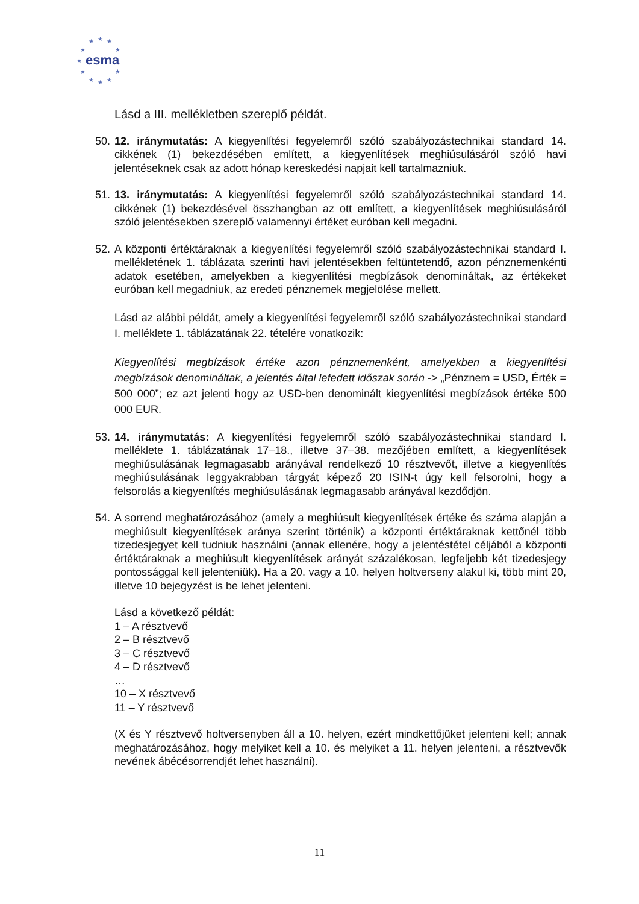★
★
★
★
★
★
★
★
★
★
★
esma
Lásd a III. mellékletben szereplő példát.
50. 12. iránymutatás: A kiegyenlítési fegyelemről szóló szabályozástechnikai standard 14. cikkének (1) bekezdésében említett, a kiegyenlítések meghiúsulásáról szóló havi jelentéseknek csak az adott hónap kereskedési napjait kell tartalmazniuk.
51. 13. iránymutatás: A kiegyenlítési fegyelemről szóló szabályozástechnikai standard 14. cikkének (1) bekezdésével összhangban az ott említett, a kiegyenlítések meghiúsulásáról szóló jelentésekben szereplő valamennyi értéket euróban kell megadni.
52. A központi értéktáraknak a kiegyenlítési fegyelemről szóló szabályozástechnikai standard I. mellékletének 1. táblázata szerinti havi jelentésekben feltüntetendő, azon pénznemenkénti adatok esetében, amelyekben a kiegyenlítési megbízások denomináltak, az értékeket euróban kell megadniuk, az eredeti pénznemek megjelölése mellett.
Lásd az alábbi példát, amely a kiegyenlítési fegyelemről szóló szabályozástechnikai standard I. melléklete 1. táblázatának 22. tételére vonatkozik:
Kiegyenlítési megbízások értéke azon pénznemenként, amelyekben a kiegyenlítési megbízások denomináltak, a jelentés által lefedett időszak során -> „Pénznem = USD, Érték = 500 000”; ez azt jelenti hogy az USD-ben denominált kiegyenlítési megbízások értéke 500 000 EUR.
53. 14. iránymutatás: A kiegyenlítési fegyelemről szóló szabályozástechnikai standard I. melléklete 1. táblázatának 17–18., illetve 37–38. mezőjében említett, a kiegyenlítések meghiúsulásának legmagasabb arányával rendelkező 10 résztvevőt, illetve a kiegyenlítés meghiúsulásának leggyakrabban tárgyát képező 20 ISIN-t úgy kell felsorolni, hogy a felsorolás a kiegyenlítés meghiúsulásának legmagasabb arányával kezdődjön.
54. A sorrend meghatározásához (amely a meghiúsult kiegyenlítések értéke és száma alapján a meghiúsult kiegyenlítések aránya szerint történik) a központi értéktáraknak kettőnél több tizedesjegyet kell tudniuk használni (annak ellenére, hogy a jelentéstétel céljából a központi értéktáraknak a meghiúsult kiegyenlítések arányát százalékosan, legfeljebb két tizedesjegy pontossággal kell jelenteniük). Ha a 20. vagy a 10. helyen holtverseny alakul ki, több mint 20, illetve 10 bejegyzést is be lehet jelenteni.
Lásd a következő példát:
1 – A résztvevő
2 – B résztvevő
3 – C résztvevő
4 – D résztvevő
…
10 – X résztvevő
11 – Y résztvevő
(X és Y résztvevő holtversenyben áll a 10. helyen, ezért mindkettőjüket jelenteni kell; annak meghatározásához, hogy melyiket kell a 10. és melyiket a 11. helyen jelenteni, a résztvevők nevének ábécésorrendjét lehet használni).
11